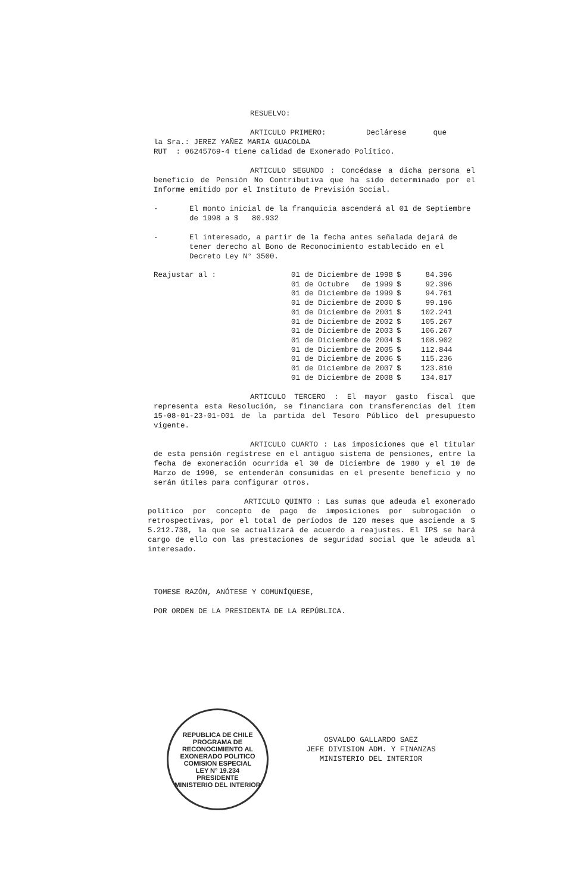RESUELVO:
ARTICULO PRIMERO: Declárese que
la Sra.: JEREZ YAÑEZ MARIA GUACOLDA
RUT : 06245769-4 tiene calidad de Exonerado Político.
ARTICULO SEGUNDO : Concédase a dicha persona el beneficio de Pensión No Contributiva que ha sido determinado por el Informe emitido por el Instituto de Previsión Social.
- El monto inicial de la franquicia ascenderá al 01 de Septiembre de 1998 a $ 80.932
- El interesado, a partir de la fecha antes señalada dejará de tener derecho al Bono de Reconocimiento establecido en el Decreto Ley N° 3500.
| Reajustar al : | 01 de Diciembre | de 1998 | $ | 84.396 |
| | 01 de Octubre | de 1999 | $ | 92.396 |
| | 01 de Diciembre | de 1999 | $ | 94.761 |
| | 01 de Diciembre | de 2000 | $ | 99.196 |
| | 01 de Diciembre | de 2001 | $ | 102.241 |
| | 01 de Diciembre | de 2002 | $ | 105.267 |
| | 01 de Diciembre | de 2003 | $ | 106.267 |
| | 01 de Diciembre | de 2004 | $ | 108.902 |
| | 01 de Diciembre | de 2005 | $ | 112.844 |
| | 01 de Diciembre | de 2006 | $ | 115.236 |
| | 01 de Diciembre | de 2007 | $ | 123.810 |
| | 01 de Diciembre | de 2008 | $ | 134.817 |
ARTICULO TERCERO : El mayor gasto fiscal que representa esta Resolución, se financiara con transferencias del ítem 15-08-01-23-01-001 de la partida del Tesoro Público del presupuesto vigente.
ARTICULO CUARTO : Las imposiciones que el titular de esta pensión regístrese en el antiguo sistema de pensiones, entre la fecha de exoneración ocurrida el 30 de Diciembre de 1980 y el 10 de Marzo de 1990, se entenderán consumidas en el presente beneficio y no serán útiles para configurar otros.
ARTICULO QUINTO : Las sumas que adeuda el exonerado político por concepto de pago de imposiciones por subrogación o retrospectivas, por el total de períodos de 120 meses que asciende a $ 5.212.738, la que se actualizará de acuerdo a reajustes. El IPS se hará cargo de ello con las prestaciones de seguridad social que le adeuda al interesado.
TOMESE RAZÓN, ANÓTESE Y COMUNÍQUESE,
POR ORDEN DE LA PRESIDENTA DE LA REPÚBLICA.
OSVALDO GALLARDO SAEZ
JEFE DIVISION ADM. Y FINANZAS
MINISTERIO DEL INTERIOR
REPUBLICA DE CHILE
PROGRAMA DE RECONOCIMIENTO AL EXONERADO POLITICO
COMISION ESPECIAL
LEY N° 19.234
PRESIDENTE
MINISTERIO DEL INTERIOR